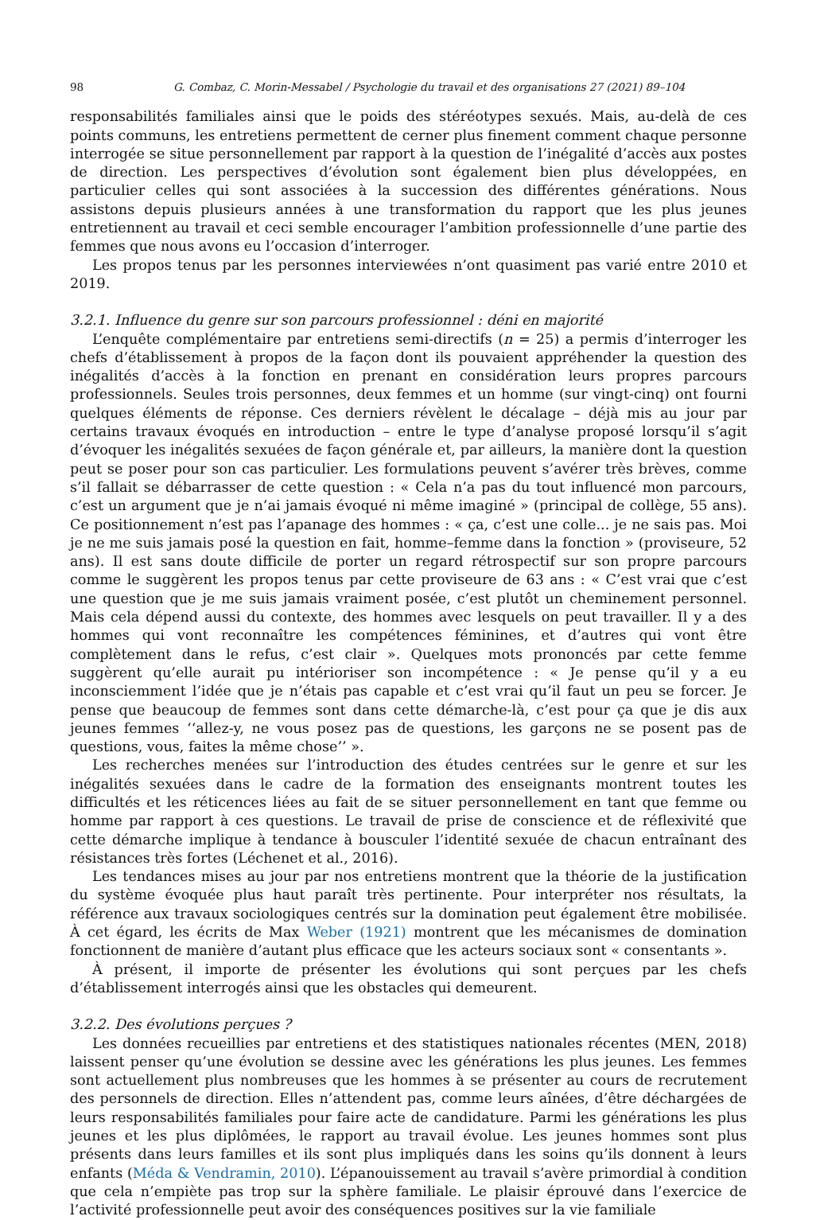98 G. Combaz, C. Morin-Messabel / Psychologie du travail et des organisations 27 (2021) 89–104
responsabilités familiales ainsi que le poids des stéréotypes sexués. Mais, au-delà de ces points communs, les entretiens permettent de cerner plus finement comment chaque personne interrogée se situe personnellement par rapport à la question de l’inégalité d’accès aux postes de direction. Les perspectives d’évolution sont également bien plus développées, en particulier celles qui sont associées à la succession des différentes générations. Nous assistons depuis plusieurs années à une transformation du rapport que les plus jeunes entretiennent au travail et ceci semble encourager l’ambition professionnelle d’une partie des femmes que nous avons eu l’occasion d’interroger.
Les propos tenus par les personnes interviewées n’ont quasiment pas varié entre 2010 et 2019.
3.2.1. Influence du genre sur son parcours professionnel : déni en majorité
L’enquête complémentaire par entretiens semi-directifs (n = 25) a permis d’interroger les chefs d’établissement à propos de la façon dont ils pouvaient appréhender la question des inégalités d’accès à la fonction en prenant en considération leurs propres parcours professionnels. Seules trois personnes, deux femmes et un homme (sur vingt-cinq) ont fourni quelques éléments de réponse. Ces derniers révèlent le décalage – déjà mis au jour par certains travaux évoqués en introduction – entre le type d’analyse proposé lorsqu’il s’agit d’évoquer les inégalités sexuées de façon générale et, par ailleurs, la manière dont la question peut se poser pour son cas particulier. Les formulations peuvent s’avérer très brèves, comme s’il fallait se débarrasser de cette question : « Cela n’a pas du tout influencé mon parcours, c’est un argument que je n’ai jamais évoqué ni même imaginé » (principal de collège, 55 ans). Ce positionnement n’est pas l’apanage des hommes : « ça, c’est une colle... je ne sais pas. Moi je ne me suis jamais posé la question en fait, homme–femme dans la fonction » (proviseure, 52 ans). Il est sans doute difficile de porter un regard rétrospectif sur son propre parcours comme le suggèrent les propos tenus par cette proviseure de 63 ans : « C’est vrai que c’est une question que je me suis jamais vraiment posée, c’est plutôt un cheminement personnel. Mais cela dépend aussi du contexte, des hommes avec lesquels on peut travailler. Il y a des hommes qui vont reconnaître les compétences féminines, et d’autres qui vont être complètement dans le refus, c’est clair ». Quelques mots prononcés par cette femme suggèrent qu’elle aurait pu intérioriser son incompétence : « Je pense qu’il y a eu inconsciemment l’idée que je n’étais pas capable et c’est vrai qu’il faut un peu se forcer. Je pense que beaucoup de femmes sont dans cette démarche-là, c’est pour ça que je dis aux jeunes femmes ‘‘allez-y, ne vous posez pas de questions, les garçons ne se posent pas de questions, vous, faites la même chose’’ ».
Les recherches menées sur l’introduction des études centrées sur le genre et sur les inégalités sexuées dans le cadre de la formation des enseignants montrent toutes les difficultés et les réticences liées au fait de se situer personnellement en tant que femme ou homme par rapport à ces questions. Le travail de prise de conscience et de réflexivité que cette démarche implique à tendance à bousculer l’identité sexuée de chacun entraînant des résistances très fortes (Léchenet et al., 2016).
Les tendances mises au jour par nos entretiens montrent que la théorie de la justification du système évoquée plus haut paraît très pertinente. Pour interpréter nos résultats, la référence aux travaux sociologiques centrés sur la domination peut également être mobilisée. À cet égard, les écrits de Max Weber (1921) montrent que les mécanismes de domination fonctionnent de manière d’autant plus efficace que les acteurs sociaux sont « consentants ».
À présent, il importe de présenter les évolutions qui sont perçues par les chefs d’établissement interrogés ainsi que les obstacles qui demeurent.
3.2.2. Des évolutions perçues ?
Les données recueillies par entretiens et des statistiques nationales récentes (MEN, 2018) laissent penser qu’une évolution se dessine avec les générations les plus jeunes. Les femmes sont actuellement plus nombreuses que les hommes à se présenter au cours de recrutement des personnels de direction. Elles n’attendent pas, comme leurs aînées, d’être déchargées de leurs responsabilités familiales pour faire acte de candidature. Parmi les générations les plus jeunes et les plus diplômées, le rapport au travail évolue. Les jeunes hommes sont plus présents dans leurs familles et ils sont plus impliqués dans les soins qu’ils donnent à leurs enfants (Méda & Vendramin, 2010). L’épanouissement au travail s’avère primordial à condition que cela n’empiète pas trop sur la sphère familiale. Le plaisir éprouvé dans l’exercice de l’activité professionnelle peut avoir des conséquences positives sur la vie familiale